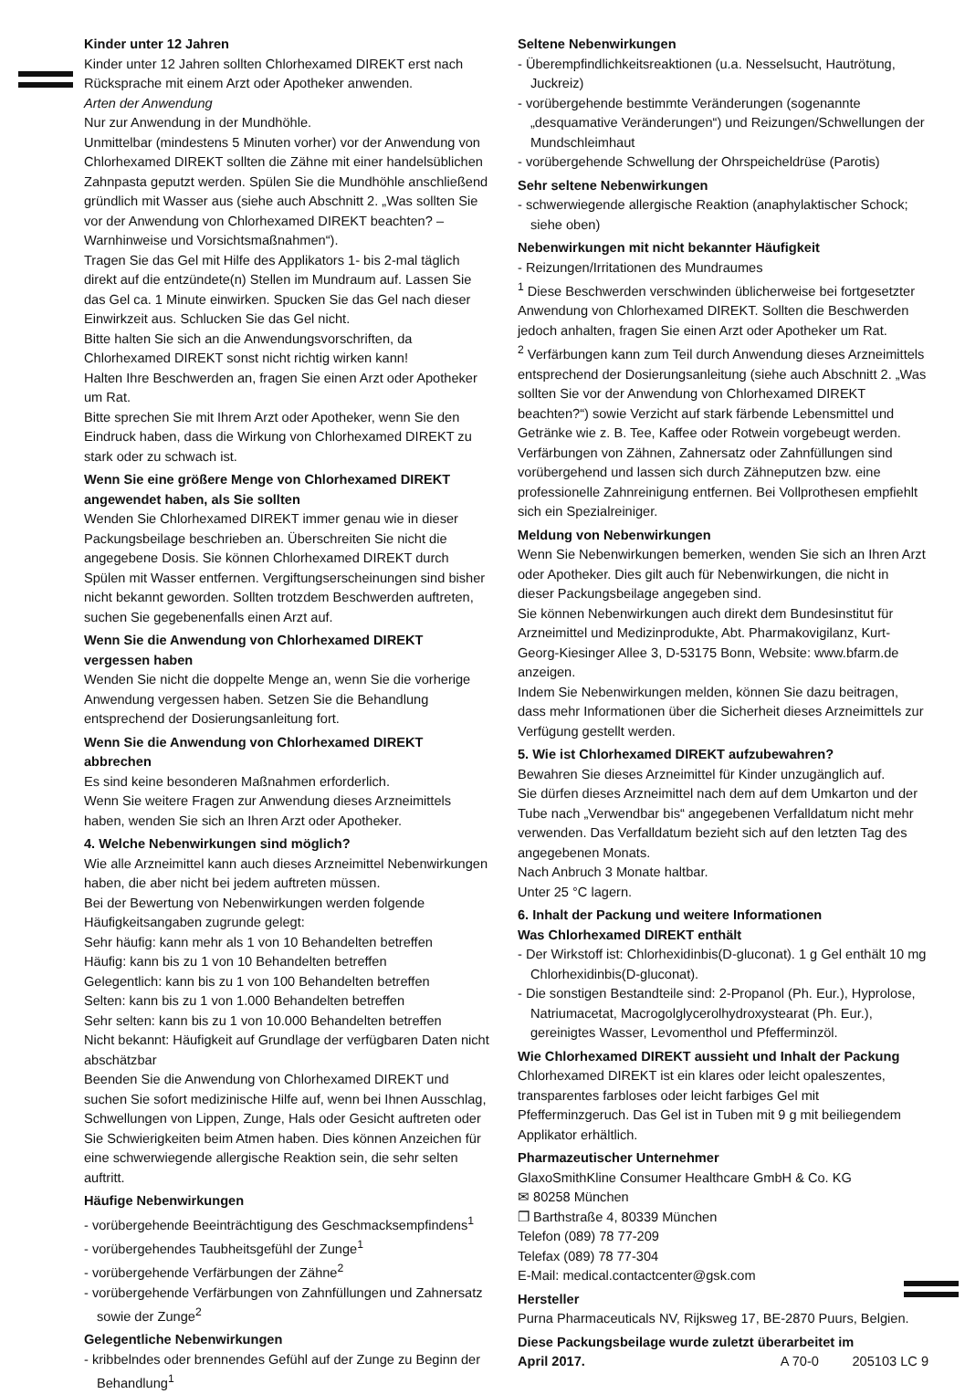Kinder unter 12 Jahren
Kinder unter 12 Jahren sollten Chlorhexamed DIREKT erst nach Rücksprache mit einem Arzt oder Apotheker anwenden.
Arten der Anwendung
Nur zur Anwendung in der Mundhöhle.
Unmittelbar (mindestens 5 Minuten vorher) vor der Anwendung von Chlorhexamed DIREKT sollten die Zähne mit einer handelsüblichen Zahnpasta geputzt werden. Spülen Sie die Mundhöhle anschließend gründlich mit Wasser aus (siehe auch Abschnitt 2. „Was sollten Sie vor der Anwendung von Chlorhexamed DIREKT beachten? – Warnhinweise und Vorsichtsmaßnahmen“).
Tragen Sie das Gel mit Hilfe des Applikators 1- bis 2-mal täglich direkt auf die entzündete(n) Stellen im Mundraum auf. Lassen Sie das Gel ca. 1 Minute einwirken. Spucken Sie das Gel nach dieser Einwirkzeit aus. Schlucken Sie das Gel nicht.
Bitte halten Sie sich an die Anwendungsvorschriften, da Chlorhexamed DIREKT sonst nicht richtig wirken kann!
Halten Ihre Beschwerden an, fragen Sie einen Arzt oder Apotheker um Rat.
Bitte sprechen Sie mit Ihrem Arzt oder Apotheker, wenn Sie den Eindruck haben, dass die Wirkung von Chlorhexamed DIREKT zu stark oder zu schwach ist.
Wenn Sie eine größere Menge von Chlorhexamed DIREKT angewendet haben, als Sie sollten
Wenden Sie Chlorhexamed DIREKT immer genau wie in dieser Packungsbeilage beschrieben an. Überschreiten Sie nicht die angegebene Dosis. Sie können Chlorhexamed DIREKT durch Spülen mit Wasser entfernen. Vergiftungserscheinungen sind bisher nicht bekannt geworden. Sollten trotzdem Beschwerden auftreten, suchen Sie gegebenenfalls einen Arzt auf.
Wenn Sie die Anwendung von Chlorhexamed DIREKT vergessen haben
Wenden Sie nicht die doppelte Menge an, wenn Sie die vorherige Anwendung vergessen haben. Setzen Sie die Behandlung entsprechend der Dosierungsanleitung fort.
Wenn Sie die Anwendung von Chlorhexamed DIREKT abbrechen
Es sind keine besonderen Maßnahmen erforderlich.
Wenn Sie weitere Fragen zur Anwendung dieses Arzneimittels haben, wenden Sie sich an Ihren Arzt oder Apotheker.
4. Welche Nebenwirkungen sind möglich?
Wie alle Arzneimittel kann auch dieses Arzneimittel Nebenwirkungen haben, die aber nicht bei jedem auftreten müssen.
Bei der Bewertung von Nebenwirkungen werden folgende Häufigkeitsangaben zugrunde gelegt:
Sehr häufig: kann mehr als 1 von 10 Behandelten betreffen
Häufig: kann bis zu 1 von 10 Behandelten betreffen
Gelegentlich: kann bis zu 1 von 100 Behandelten betreffen
Selten: kann bis zu 1 von 1.000 Behandelten betreffen
Sehr selten: kann bis zu 1 von 10.000 Behandelten betreffen
Nicht bekannt: Häufigkeit auf Grundlage der verfügbaren Daten nicht abschätzbar
Beenden Sie die Anwendung von Chlorhexamed DIREKT und suchen Sie sofort medizinische Hilfe auf, wenn bei Ihnen Ausschlag, Schwellungen von Lippen, Zunge, Hals oder Gesicht auftreten oder Sie Schwierigkeiten beim Atmen haben. Dies können Anzeichen für eine schwerwiegende allergische Reaktion sein, die sehr selten auftritt.
Häufige Nebenwirkungen
- vorübergehende Beeinträchtigung des Geschmacksempfindens<sup>1</sup>
- vorübergehendes Taubheitsgefühl der Zunge<sup>1</sup>
- vorübergehende Verfärbungen der Zähne<sup>2</sup>
- vorübergehende Verfärbungen von Zahnfüllungen und Zahnersatz sowie der Zunge<sup>2</sup>
Gelegentliche Nebenwirkungen
- kribbelndes oder brennendes Gefühl auf der Zunge zu Beginn der Behandlung<sup>1</sup>
Seltene Nebenwirkungen
- Überempfindlichkeitsreaktionen (u.a. Nesselsucht, Hautrötung, Juckreiz)
- vorübergehende bestimmte Veränderungen (sogenannte „desquamative Veränderungen“) und Reizungen/Schwellungen der Mundschleimhaut
- vorübergehende Schwellung der Ohrspeicheldrüse (Parotis)
Sehr seltene Nebenwirkungen
- schwerwiegende allergische Reaktion (anaphylaktischer Schock; siehe oben)
Nebenwirkungen mit nicht bekannter Häufigkeit
- Reizungen/Irritationen des Mundraumes
<sup>1</sup> Diese Beschwerden verschwinden üblicherweise bei fortgesetzter Anwendung von Chlorhexamed DIREKT. Sollten die Beschwerden jedoch anhalten, fragen Sie einen Arzt oder Apotheker um Rat.
<sup>2</sup> Verfärbungen kann zum Teil durch Anwendung dieses Arzneimittels entsprechend der Dosierungsanleitung (siehe auch Abschnitt 2. „Was sollten Sie vor der Anwendung von Chlorhexamed DIREKT beachten?“) sowie Verzicht auf stark färbende Lebensmittel und Getränke wie z. B. Tee, Kaffee oder Rotwein vorgebeugt werden. Verfärbungen von Zähnen, Zahnersatz oder Zahnfüllungen sind vorübergehend und lassen sich durch Zähneputzen bzw. eine professionelle Zahnreinigung entfernen. Bei Vollprothesen empfiehlt sich ein Spezialreiniger.
Meldung von Nebenwirkungen
Wenn Sie Nebenwirkungen bemerken, wenden Sie sich an Ihren Arzt oder Apotheker. Dies gilt auch für Nebenwirkungen, die nicht in dieser Packungsbeilage angegeben sind.
Sie können Nebenwirkungen auch direkt dem Bundesinstitut für Arzneimittel und Medizinprodukte, Abt. Pharmakovigilanz, Kurt-Georg-Kiesinger Allee 3, D-53175 Bonn, Website: www.bfarm.de anzeigen.
Indem Sie Nebenwirkungen melden, können Sie dazu beitragen, dass mehr Informationen über die Sicherheit dieses Arzneimittels zur Verfügung gestellt werden.
5. Wie ist Chlorhexamed DIREKT aufzubewahren?
Bewahren Sie dieses Arzneimittel für Kinder unzugänglich auf.
Sie dürfen dieses Arzneimittel nach dem auf dem Umkarton und der Tube nach „Verwendbar bis“ angegebenen Verfalldatum nicht mehr verwenden. Das Verfalldatum bezieht sich auf den letzten Tag des angegebenen Monats.
Nach Anbruch 3 Monate haltbar.
Unter 25 °C lagern.
6. Inhalt der Packung und weitere Informationen
Was Chlorhexamed DIREKT enthält
- Der Wirkstoff ist: Chlorhexidinbis(D-gluconat). 1 g Gel enthält 10 mg Chlorhexidinbis(D-gluconat).
- Die sonstigen Bestandteile sind: 2-Propanol (Ph. Eur.), Hyprolose, Natriumacetat, Macrogolglycerolhydroxystearat (Ph. Eur.), gereinigtes Wasser, Levomenthol und Pfefferminzöl.
Wie Chlorhexamed DIREKT aussieht und Inhalt der Packung
Chlorhexamed DIREKT ist ein klares oder leicht opaleszentes, transparentes farbloses oder leicht farbiges Gel mit Pfefferminzgeruch. Das Gel ist in Tuben mit 9 g mit beiliegendem Applikator erhältlich.
Pharmazeutischer Unternehmer
GlaxoSmithKline Consumer Healthcare GmbH & Co. KG
✉ 80258 München
❐ Barthstraße 4, 80339 München
Telefon (089) 78 77-209
Telefax (089) 78 77-304
E-Mail: medical.contactcenter@gsk.com
Hersteller
Purna Pharmaceuticals NV, Rijksweg 17, BE-2870 Puurs, Belgien.
Diese Packungsbeilage wurde zuletzt überarbeitet im
April 2017. A 70-0 205103 LC 9